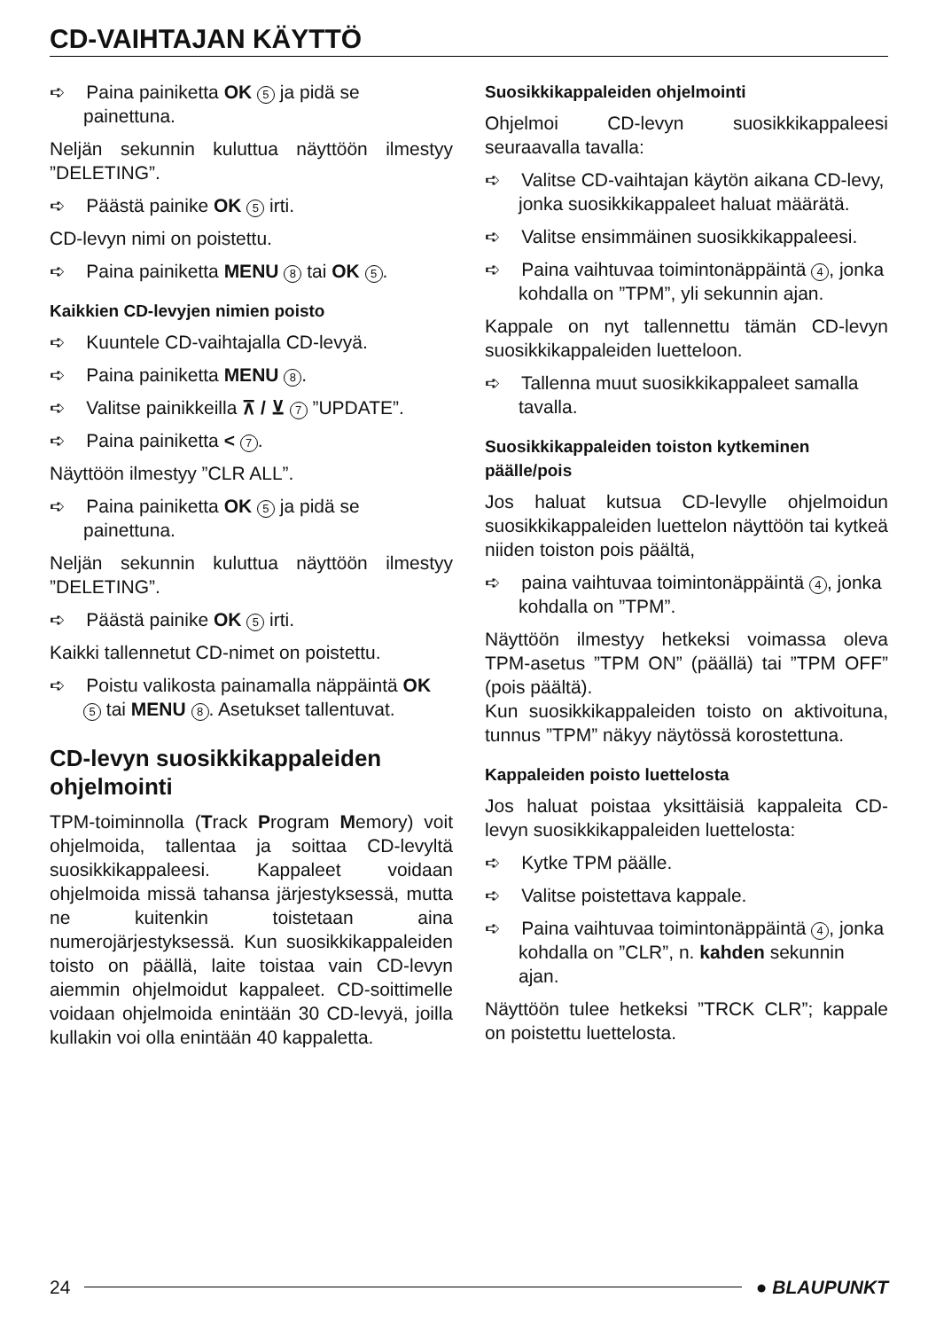CD-VAIHTAJAN KÄYTTÖ
➪ Paina painiketta OK 5 ja pidä se painettuna.
Neljän sekunnin kuluttua näyttöön ilmestyy ”DELETING”.
➪ Päästä painike OK 5 irti.
CD-levyn nimi on poistettu.
➪ Paina painiketta MENU 8 tai OK 5.
Kaikkien CD-levyjen nimien poisto
➪ Kuuntele CD-vaihtajalla CD-levyä.
➪ Paina painiketta MENU 8.
➪ Valitse painikkeilla ⊼ / ⊻ 7 ”UPDATE”.
➪ Paina painiketta < 7.
Näyttöön ilmestyy ”CLR ALL”.
➪ Paina painiketta OK 5 ja pidä se painettuna.
Neljän sekunnin kuluttua näyttöön ilmestyy ”DELETING”.
➪ Päästä painike OK 5 irti.
Kaikki tallennetut CD-nimet on poistettu.
➪ Poistu valikosta painamalla näppäintä OK 5 tai MENU 8. Asetukset tallentuvat.
CD-levyn suosikkikappaleiden ohjelmointi
TPM-toiminnolla (Track Program Memory) voit ohjelmoida, tallentaa ja soittaa CD-levyltä suosikkikappaleesi. Kappaleet voidaan ohjelmoida missä tahansa järjestyksessä, mutta ne kuitenkin toistetaan aina numerojärjestyksessä. Kun suosikkikappaleiden toisto on päällä, laite toistaa vain CD-levyn aiemmin ohjelmoidut kappaleet. CD-soittimelle voidaan ohjelmoida enintään 30 CD-levyä, joilla kullakin voi olla enintään 40 kappaletta.
Suosikkikappaleiden ohjelmointi
Ohjelmoi CD-levyn suosikkikappaleesi seuraavalla tavalla:
➪ Valitse CD-vaihtajan käytön aikana CD-levy, jonka suosikkikappaleet haluat määrätä.
➪ Valitse ensimmäinen suosikkikappaleesi.
➪ Paina vaihtuvaa toimintonäppäintä 4, jonka kohdalla on ”TPM”, yli sekunnin ajan.
Kappale on nyt tallennettu tämän CD-levyn suosikkikappaleiden luetteloon.
➪ Tallenna muut suosikkikappaleet samalla tavalla.
Suosikkikappaleiden toiston kytkeminen päälle/pois
Jos haluat kutsua CD-levylle ohjelmoidun suosikkikappaleiden luettelon näyttöön tai kytkeä niiden toiston pois päältä,
➪ paina vaihtuvaa toimintonäppäintä 4, jonka kohdalla on ”TPM”.
Näyttöön ilmestyy hetkeksi voimassa oleva TPM-asetus ”TPM ON” (päällä) tai ”TPM OFF” (pois päältä).
Kun suosikkikappaleiden toisto on aktivoituna, tunnus ”TPM” näkyy näytössä korostettuna.
Kappaleiden poisto luettelosta
Jos haluat poistaa yksittäisiä kappaleita CD-levyn suosikkikappaleiden luettelosta:
➪ Kytke TPM päälle.
➪ Valitse poistettava kappale.
➪ Paina vaihtuvaa toimintonäppäintä 4, jonka kohdalla on ”CLR”, n. kahden sekunnin ajan.
Näyttöön tulee hetkeksi ”TRCK CLR”; kappale on poistettu luettelosta.
24 ● BLAUPUNKT